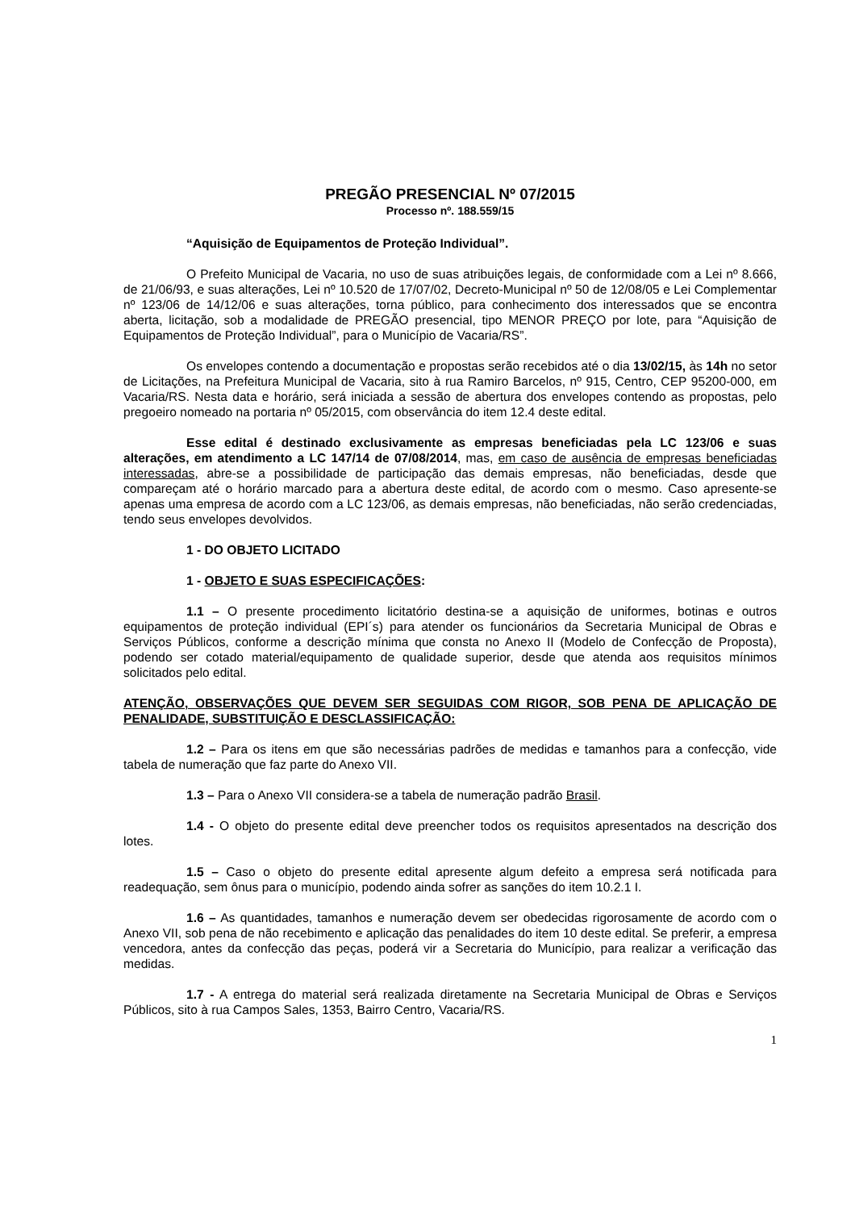PREGÃO PRESENCIAL Nº 07/2015
Processo nº. 188.559/15
“Aquisição de Equipamentos de Proteção Individual”.
O Prefeito Municipal de Vacaria, no uso de suas atribuições legais, de conformidade com a Lei nº 8.666, de 21/06/93, e suas alterações, Lei nº 10.520 de 17/07/02, Decreto-Municipal nº 50 de 12/08/05 e Lei Complementar nº 123/06 de 14/12/06 e suas alterações, torna público, para conhecimento dos interessados que se encontra aberta, licitação, sob a modalidade de PREGÃO presencial, tipo MENOR PREÇO por lote, para “Aquisição de Equipamentos de Proteção Individual”, para o Município de Vacaria/RS”.
Os envelopes contendo a documentação e propostas serão recebidos até o dia 13/02/15, às 14h no setor de Licitações, na Prefeitura Municipal de Vacaria, sito à rua Ramiro Barcelos, nº 915, Centro, CEP 95200-000, em Vacaria/RS. Nesta data e horário, será iniciada a sessão de abertura dos envelopes contendo as propostas, pelo pregoeiro nomeado na portaria nº 05/2015, com observância do item 12.4 deste edital.
Esse edital é destinado exclusivamente as empresas beneficiadas pela LC 123/06 e suas alterações, em atendimento a LC 147/14 de 07/08/2014, mas, em caso de ausência de empresas beneficiadas interessadas, abre-se a possibilidade de participação das demais empresas, não beneficiadas, desde que compareçam até o horário marcado para a abertura deste edital, de acordo com o mesmo. Caso apresente-se apenas uma empresa de acordo com a LC 123/06, as demais empresas, não beneficiadas, não serão credenciadas, tendo seus envelopes devolvidos.
1 - DO OBJETO LICITADO
1 - OBJETO E SUAS ESPECIFICAÇÕES:
1.1 – O presente procedimento licitatório destina-se a aquisição de uniformes, botinas e outros equipamentos de proteção individual (EPI´s) para atender os funcionários da Secretaria Municipal de Obras e Serviços Públicos, conforme a descrição mínima que consta no Anexo II (Modelo de Confecção de Proposta), podendo ser cotado material/equipamento de qualidade superior, desde que atenda aos requisitos mínimos solicitados pelo edital.
ATENÇÃO, OBSERVAÇÕES QUE DEVEM SER SEGUIDAS COM RIGOR, SOB PENA DE APLICAÇÃO DE PENALIDADE, SUBSTITUIÇÃO E DESCLASSIFICAÇÃO:
1.2 – Para os itens em que são necessárias padrões de medidas e tamanhos para a confecção, vide tabela de numeração que faz parte do Anexo VII.
1.3 – Para o Anexo VII considera-se a tabela de numeração padrão Brasil.
1.4 - O objeto do presente edital deve preencher todos os requisitos apresentados na descrição dos lotes.
1.5 – Caso o objeto do presente edital apresente algum defeito a empresa será notificada para readequação, sem ônus para o município, podendo ainda sofrer as sanções do item 10.2.1 I.
1.6 – As quantidades, tamanhos e numeração devem ser obedecidas rigorosamente de acordo com o Anexo VII, sob pena de não recebimento e aplicação das penalidades do item 10 deste edital. Se preferir, a empresa vencedora, antes da confecção das peças, poderá vir a Secretaria do Município, para realizar a verificação das medidas.
1.7 - A entrega do material será realizada diretamente na Secretaria Municipal de Obras e Serviços Públicos, sito à rua Campos Sales, 1353, Bairro Centro, Vacaria/RS.
1